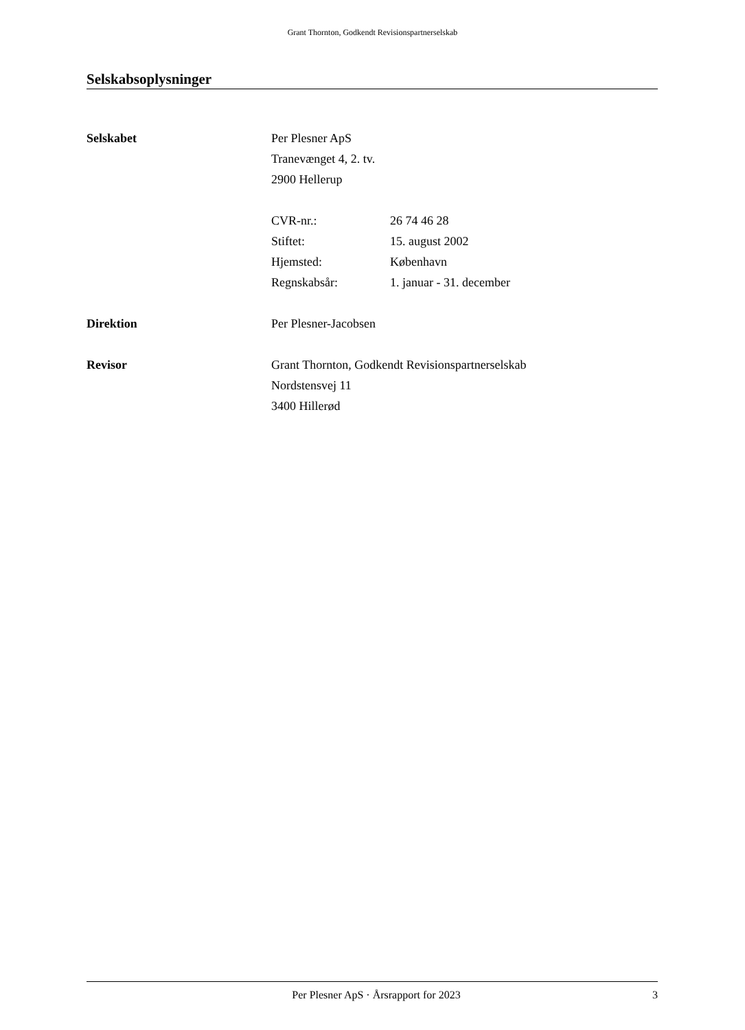Grant Thornton, Godkendt Revisionspartnerselskab
Selskabsoplysninger
Selskabet Per Plesner ApS
Tranevænget 4, 2. tv.
2900 Hellerup
CVR-nr.: 26 74 46 28
Stiftet: 15. august 2002
Hjemsted: København
Regnskabsår: 1. januar - 31. december
Direktion Per Plesner-Jacobsen
Revisor Grant Thornton, Godkendt Revisionspartnerselskab
Nordstensvej 11
3400 Hillerød
Per Plesner ApS · Årsrapport for 2023 3